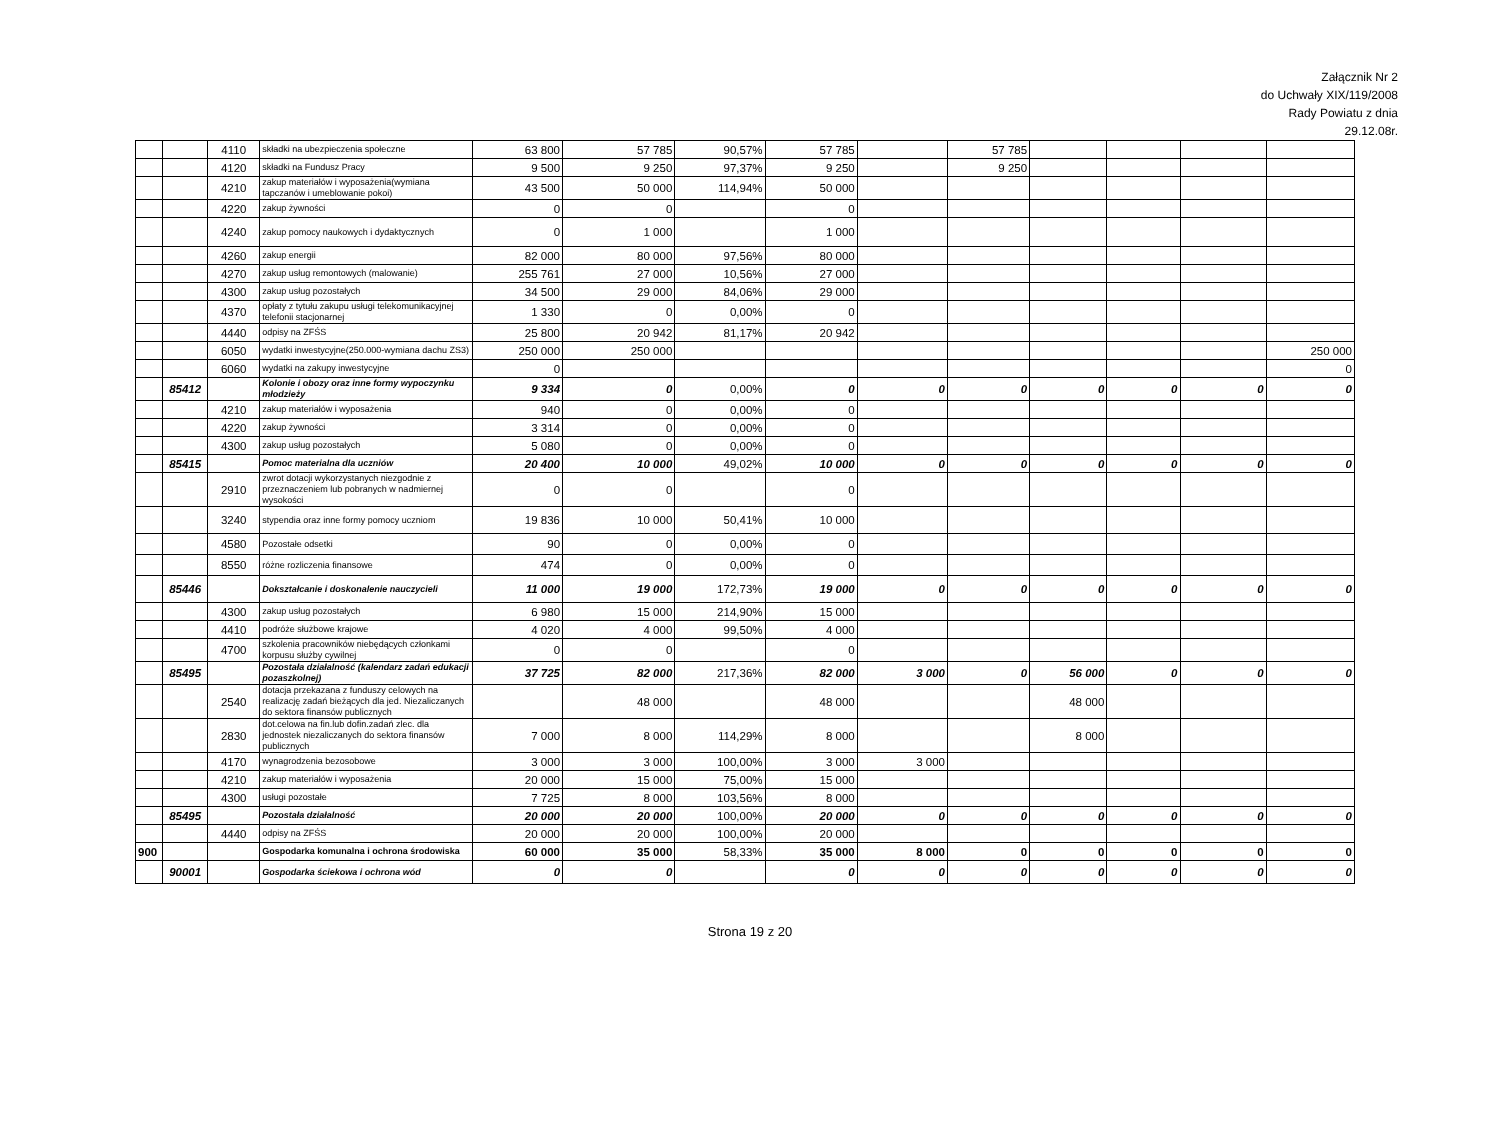Załącznik Nr 2
do Uchwały XIX/119/2008
Rady Powiatu z dnia
29.12.08r.
| | | 4110 | składki na ubezpieczenia społeczne | 63 800 | 57 785 | 90,57% | 57 785 | | 57 785 | | | | |
| | | 4120 | składki na Fundusz Pracy | 9 500 | 9 250 | 97,37% | 9 250 | | 9 250 | | | | |
| | | 4210 | zakup materiałów i wyposażenia(wymiana tapczanów i umeblowanie pokoi) | 43 500 | 50 000 | 114,94% | 50 000 | | | | | | |
| | | 4220 | zakup żywności | 0 | 0 | | 0 | | | | | | |
| | | 4240 | zakup pomocy naukowych i dydaktycznych | 0 | 1 000 | | 1 000 | | | | | | |
| | | 4260 | zakup energii | 82 000 | 80 000 | 97,56% | 80 000 | | | | | | |
| | | 4270 | zakup usług remontowych (malowanie) | 255 761 | 27 000 | 10,56% | 27 000 | | | | | | |
| | | 4300 | zakup usług pozostałych | 34 500 | 29 000 | 84,06% | 29 000 | | | | | | |
| | | 4370 | opłaty z tytułu zakupu usługi telekomunikacyjnej telefonii stacjonarnej | 1 330 | 0 | 0,00% | 0 | | | | | | |
| | | 4440 | odpisy na ZFŚS | 25 800 | 20 942 | 81,17% | 20 942 | | | | | | |
| | | 6050 | wydatki inwestycyjne(250.000-wymiana dachu ZS3) | 250 000 | 250 000 | | | | | | | | 250 000 |
| | | 6060 | wydatki na zakupy inwestycyjne | 0 | | | | | | | | | 0 |
| | 85412 | | Kolonie i obozy oraz inne formy wypoczynku młodzieży | 9 334 | 0 | 0,00% | 0 | 0 | 0 | 0 | 0 | 0 | 0 |
| | | 4210 | zakup materiałów i wyposażenia | 940 | 0 | 0,00% | 0 | | | | | | |
| | | 4220 | zakup żywności | 3 314 | 0 | 0,00% | 0 | | | | | | |
| | | 4300 | zakup usług pozostałych | 5 080 | 0 | 0,00% | 0 | | | | | | |
| | 85415 | | Pomoc materialna dla uczniów | 20 400 | 10 000 | 49,02% | 10 000 | 0 | 0 | 0 | 0 | 0 | 0 |
| | | 2910 | zwrot dotacji wykorzystanych niezgodnie z przeznaczeniem lub pobranych w nadmiernej wysokości | 0 | 0 | | 0 | | | | | | |
| | | 3240 | stypendia oraz inne formy pomocy uczniom | 19 836 | 10 000 | 50,41% | 10 000 | | | | | | |
| | | 4580 | Pozostałe odsetki | 90 | 0 | 0,00% | 0 | | | | | | |
| | | 8550 | różne rozliczenia finansowe | 474 | 0 | 0,00% | 0 | | | | | | |
| | 85446 | | Dokształcanie i doskonalenie nauczycieli | 11 000 | 19 000 | 172,73% | 19 000 | 0 | 0 | 0 | 0 | 0 | 0 |
| | | 4300 | zakup usług pozostałych | 6 980 | 15 000 | 214,90% | 15 000 | | | | | | |
| | | 4410 | podróże służbowe krajowe | 4 020 | 4 000 | 99,50% | 4 000 | | | | | | |
| | | 4700 | szkolenia pracowników niebędących członkami korpusu służby cywilnej | 0 | 0 | | 0 | | | | | | |
| | 85495 | | Pozostała działalność (kalendarz zadań edukacji pozaszkolnej) | 37 725 | 82 000 | 217,36% | 82 000 | 3 000 | 0 | 56 000 | 0 | 0 | 0 |
| | | 2540 | dotacja przekazana z funduszy celowych na realizację zadań bieżących dla jed. Niezaliczanych do sektora finansów publicznych | | 48 000 | | 48 000 | | | 48 000 | | | |
| | | 2830 | dot.celowa na fin.lub dofin.zadań zlec. dla jednostek niezaliczanych do sektora finansów publicznych | 7 000 | 8 000 | 114,29% | 8 000 | | | 8 000 | | | |
| | | 4170 | wynagrodzenia bezosobowe | 3 000 | 3 000 | 100,00% | 3 000 | 3 000 | | | | | |
| | | 4210 | zakup materiałów i wyposażenia | 20 000 | 15 000 | 75,00% | 15 000 | | | | | | |
| | | 4300 | usługi pozostałe | 7 725 | 8 000 | 103,56% | 8 000 | | | | | | |
| | 85495 | | Pozostała działalność | 20 000 | 20 000 | 100,00% | 20 000 | 0 | 0 | 0 | 0 | 0 | 0 |
| | | 4440 | odpisy na ZFŚS | 20 000 | 20 000 | 100,00% | 20 000 | | | | | | |
| 900 | | | Gospodarka komunalna i ochrona środowiska | 60 000 | 35 000 | 58,33% | 35 000 | 8 000 | 0 | 0 | 0 | 0 | 0 |
| | 90001 | | Gospodarka ściekowa i ochrona wód | 0 | 0 | | 0 | 0 | 0 | 0 | 0 | 0 | 0 |
Strona 19 z 20